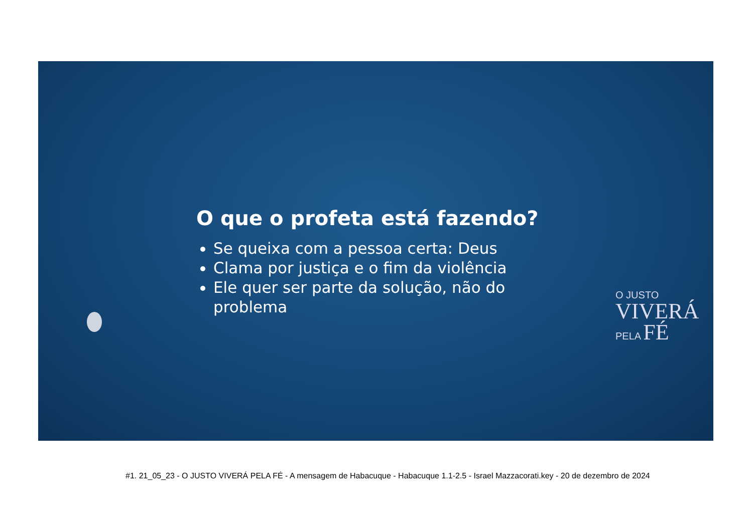O que o profeta está fazendo?
Se queixa com a pessoa certa: Deus
Clama por justiça e o fim da violência
Ele quer ser parte da solução, não do problema
O JUSTO
VIVERÁ
PELA FÉ
#1. 21_05_23 - O JUSTO VIVERÁ PELA FÉ - A mensagem de Habacuque - Habacuque 1.1-2.5 - Israel Mazzacorati.key - 20 de dezembro de 2024